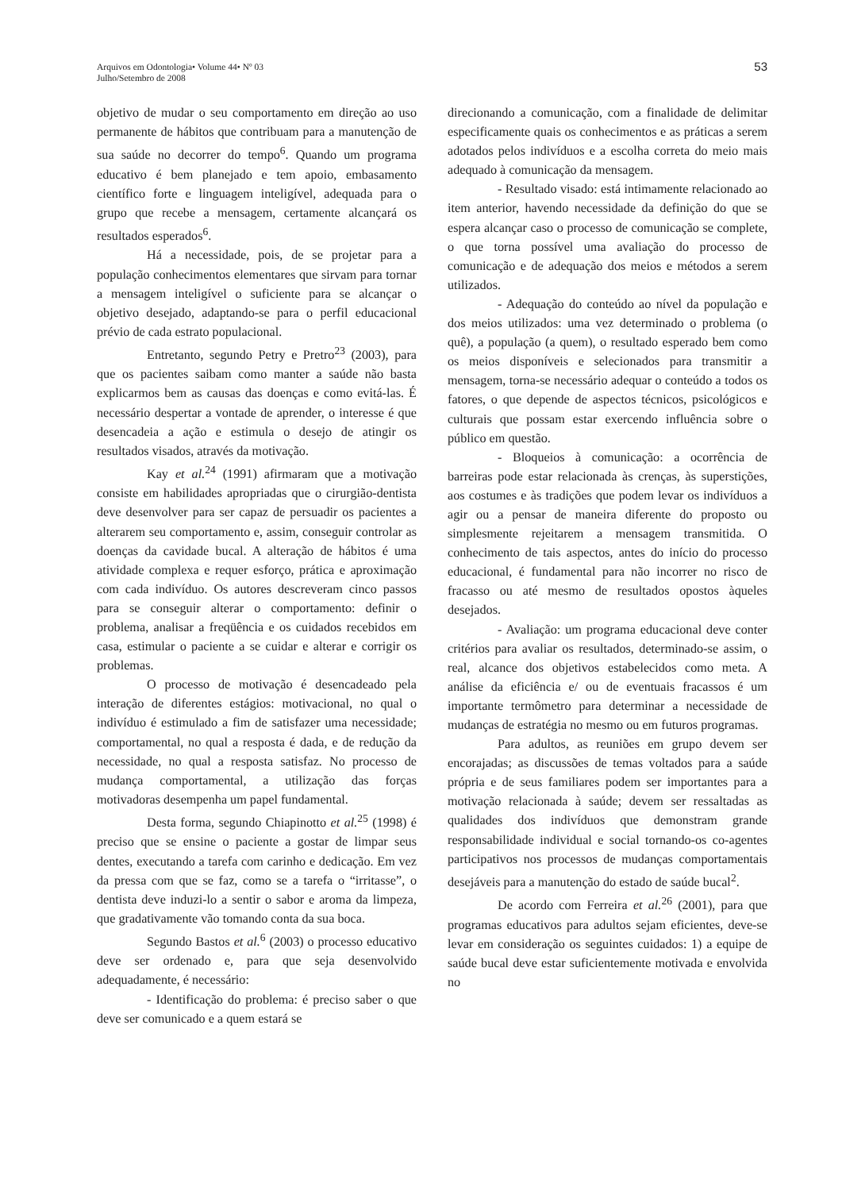Arquivos em Odontologia• Volume 44• Nº 03
Julho/Setembro de 2008
53
objetivo de mudar o seu comportamento em direção ao uso permanente de hábitos que contribuam para a manutenção de sua saúde no decorrer do tempo<sup>6</sup>. Quando um programa educativo é bem planejado e tem apoio, embasamento científico forte e linguagem inteligível, adequada para o grupo que recebe a mensagem, certamente alcançará os resultados esperados<sup>6</sup>.
Há a necessidade, pois, de se projetar para a população conhecimentos elementares que sirvam para tornar a mensagem inteligível o suficiente para se alcançar o objetivo desejado, adaptando-se para o perfil educacional prévio de cada estrato populacional.
Entretanto, segundo Petry e Pretro<sup>23</sup> (2003), para que os pacientes saibam como manter a saúde não basta explicarmos bem as causas das doenças e como evitá-las. É necessário despertar a vontade de aprender, o interesse é que desencadeia a ação e estimula o desejo de atingir os resultados visados, através da motivação.
Kay et al.<sup>24</sup> (1991) afirmaram que a motivação consiste em habilidades apropriadas que o cirurgião-dentista deve desenvolver para ser capaz de persuadir os pacientes a alterarem seu comportamento e, assim, conseguir controlar as doenças da cavidade bucal. A alteração de hábitos é uma atividade complexa e requer esforço, prática e aproximação com cada indivíduo. Os autores descreveram cinco passos para se conseguir alterar o comportamento: definir o problema, analisar a freqüência e os cuidados recebidos em casa, estimular o paciente a se cuidar e alterar e corrigir os problemas.
O processo de motivação é desencadeado pela interação de diferentes estágios: motivacional, no qual o indivíduo é estimulado a fim de satisfazer uma necessidade; comportamental, no qual a resposta é dada, e de redução da necessidade, no qual a resposta satisfaz. No processo de mudança comportamental, a utilização das forças motivadoras desempenha um papel fundamental.
Desta forma, segundo Chiapinotto et al.<sup>25</sup> (1998) é preciso que se ensine o paciente a gostar de limpar seus dentes, executando a tarefa com carinho e dedicação. Em vez da pressa com que se faz, como se a tarefa o “irritasse”, o dentista deve induzi-lo a sentir o sabor e aroma da limpeza, que gradativamente vão tomando conta da sua boca.
Segundo Bastos et al.<sup>6</sup> (2003) o processo educativo deve ser ordenado e, para que seja desenvolvido adequadamente, é necessário:
- Identificação do problema: é preciso saber o que deve ser comunicado e a quem estará se
direcionando a comunicação, com a finalidade de delimitar especificamente quais os conhecimentos e as práticas a serem adotados pelos indivíduos e a escolha correta do meio mais adequado à comunicação da mensagem.
- Resultado visado: está intimamente relacionado ao item anterior, havendo necessidade da definição do que se espera alcançar caso o processo de comunicação se complete, o que torna possível uma avaliação do processo de comunicação e de adequação dos meios e métodos a serem utilizados.
- Adequação do conteúdo ao nível da população e dos meios utilizados: uma vez determinado o problema (o quê), a população (a quem), o resultado esperado bem como os meios disponíveis e selecionados para transmitir a mensagem, torna-se necessário adequar o conteúdo a todos os fatores, o que depende de aspectos técnicos, psicológicos e culturais que possam estar exercendo influência sobre o público em questão.
- Bloqueios à comunicação: a ocorrência de barreiras pode estar relacionada às crenças, às superstições, aos costumes e às tradições que podem levar os indivíduos a agir ou a pensar de maneira diferente do proposto ou simplesmente rejeitarem a mensagem transmitida. O conhecimento de tais aspectos, antes do início do processo educacional, é fundamental para não incorrer no risco de fracasso ou até mesmo de resultados opostos àqueles desejados.
- Avaliação: um programa educacional deve conter critérios para avaliar os resultados, determinado-se assim, o real, alcance dos objetivos estabelecidos como meta. A análise da eficiência e/ ou de eventuais fracassos é um importante termômetro para determinar a necessidade de mudanças de estratégia no mesmo ou em futuros programas.
Para adultos, as reuniões em grupo devem ser encorajadas; as discussões de temas voltados para a saúde própria e de seus familiares podem ser importantes para a motivação relacionada à saúde; devem ser ressaltadas as qualidades dos indivíduos que demonstram grande responsabilidade individual e social tornando-os co-agentes participativos nos processos de mudanças comportamentais desejáveis para a manutenção do estado de saúde bucal<sup>2</sup>.
De acordo com Ferreira et al.<sup>26</sup> (2001), para que programas educativos para adultos sejam eficientes, deve-se levar em consideração os seguintes cuidados: 1) a equipe de saúde bucal deve estar suficientemente motivada e envolvida no